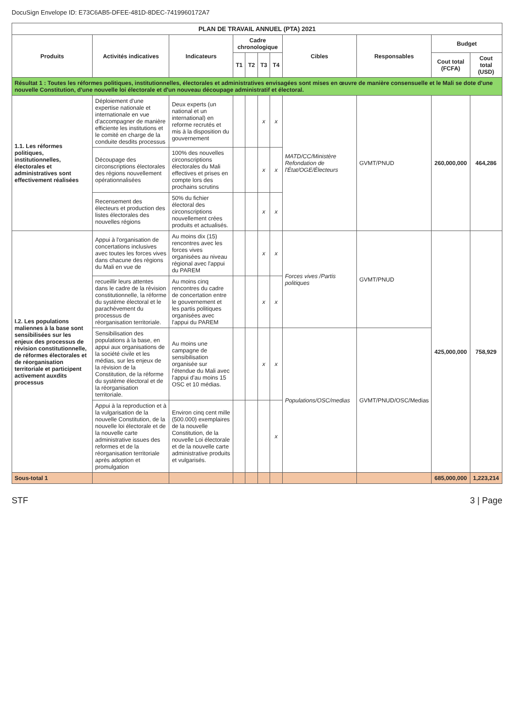DocuSign Envelope ID: E73C6AB5-DFEE-481D-8DEC-7419960172A7
| PLAN DE TRAVAIL ANNUEL (PTA) 2021 | | | | | | | | | | |
| Produits | Activités indicatives | Indicateurs | Cadre chronologique | | | | Cibles | Responsables | Budget | |
| | | | T1 | T2 | T3 | T4 | | | Cout total (FCFA) | Cout total (USD) |
| Résultat 1 : Toutes les réformes politiques, institutionnelles, électorales et administratives envisagées sont mises en œuvre de manière consensuelle et le Mali se dote d'une nouvelle Constitution, d'une nouvelle loi électorale et d'un nouveau découpage administratif et électoral. | | | | | | | | | | |
| 1.1. Les réformes politiques, institutionnelles, électorales et administratives sont effectivement réalisées | Déploiement d'une expertise nationale et internationale en vue d'accompagner de manière efficiente les institutions et le comité en charge de la conduite desdits processus | Deux experts (un national et un international) en reforme recrutés et mis à la disposition du gouvernement | | | x | x | MATD/CC/Ministère Refondation de l'État/OGE/Électeurs | GVMT/PNUD | 260,000,000 | 464,286 |
| | Découpage des circonscriptions électorales des régions nouvellement opérationnalisées | 100% des nouvelles circonscriptions électorales du Mali effectives et prises en compte lors des prochains scrutins | | | x | x | | | | |
| | Recensement des électeurs et production des listes électorales des nouvelles régions | 50% du fichier électoral des circonscriptions nouvellement crées produits et actualisés. | | | x | x | | | | |
| I.2. Les populations maliennes à la base sont sensibilisées sur les enjeux des processus de révision constitutionnelle, de réformes électorales et de réorganisation territoriale et participent activement auxdits processus | Appui à l'organisation de concertations inclusives avec toutes les forces vives dans chacune des régions du Mali en vue de | Au moins dix (15) rencontres avec les forces vives organisées au niveau régional avec l'appui du PAREM | | | x | x | Forces vives /Partis politiques | GVMT/PNUD | 425,000,000 | 758,929 |
| | recueillir leurs attentes dans le cadre de la révision constitutionnelle, la réforme du système électoral et le parachèvement du processus de réorganisation territoriale. | Au moins cinq rencontres du cadre de concertation entre le gouvernement et les partis politiques organisées avec l'appui du PAREM | | | x | x | | | | |
| | Sensibilisation des populations à la base, en appui aux organisations de la société civile et les médias, sur les enjeux de la révision de la Constitution, de la réforme du système électoral et de la réorganisation territoriale. | Au moins une campagne de sensibilisation organisée sur l'étendue du Mali avec l'appui d'au moins 15 OSC et 10 médias. | | | x | x | Populations/OSC/medias | GVMT/PNUD/OSC/Medias | | |
| | Appui à la reproduction et à la vulgarisation de la nouvelle Constitution, de la nouvelle loi électorale et de la nouvelle carte administrative issues des reformes et de la réorganisation territoriale après adoption et promulgation | Environ cinq cent mille (500.000) exemplaires de la nouvelle Constitution, de la nouvelle Loi électorale et de la nouvelle carte administrative produits et vulgarisés. | | | | x | | | | |
| Sous-total 1 | | | | | | | | | 685,000,000 | 1,223,214 |
STF 3 | Page